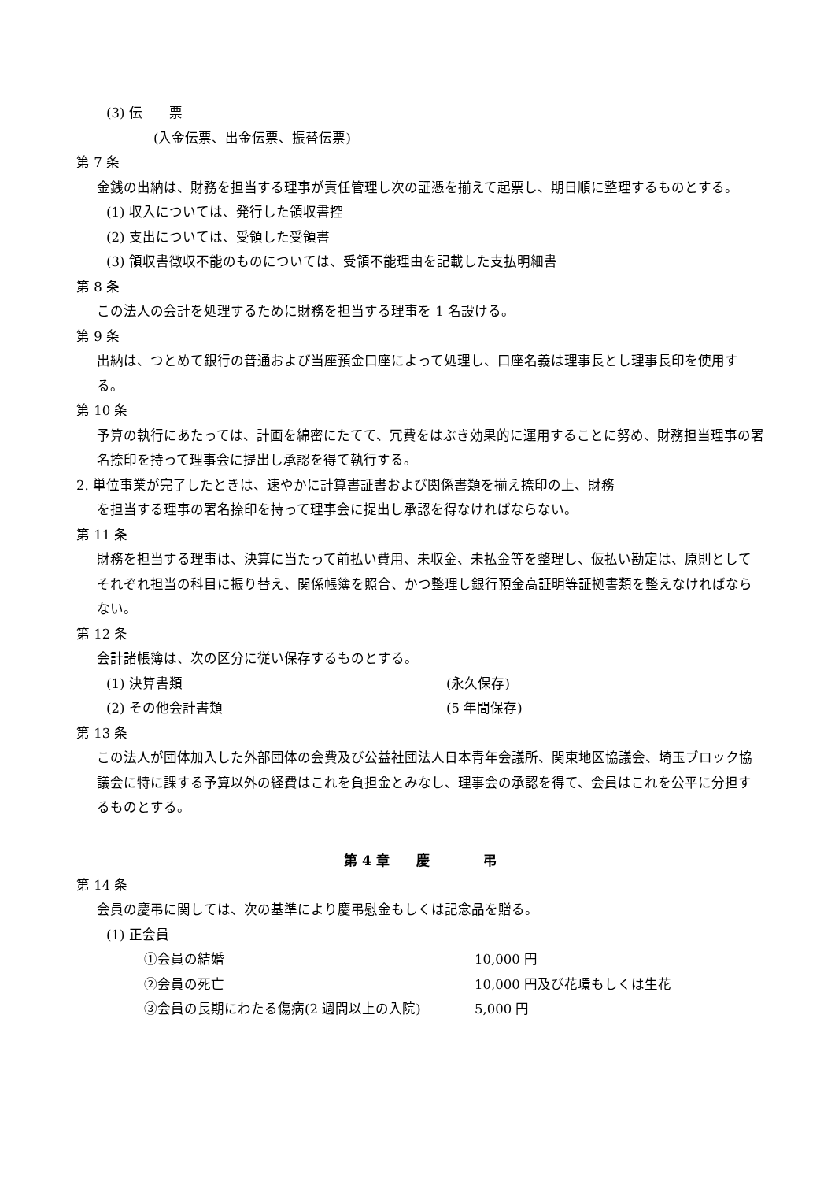(3) 伝　　票
(入金伝票、出金伝票、振替伝票)
第 7 条
金銭の出納は、財務を担当する理事が責任管理し次の証憑を揃えて起票し、期日順に整理するものとする。
(1) 収入については、発行した領収書控
(2) 支出については、受領した受領書
(3) 領収書徴収不能のものについては、受領不能理由を記載した支払明細書
第 8 条
この法人の会計を処理するために財務を担当する理事を 1 名設ける。
第 9 条
出納は、つとめて銀行の普通および当座預金口座によって処理し、口座名義は理事長とし理事長印を使用する。
第 10 条
予算の執行にあたっては、計画を綿密にたてて、冗費をはぶき効果的に運用することに努め、財務担当理事の署名捺印を持って理事会に提出し承認を得て執行する。
2. 単位事業が完了したときは、速やかに計算書証書および関係書類を揃え捺印の上、財務
を担当する理事の署名捺印を持って理事会に提出し承認を得なければならない。
第 11 条
財務を担当する理事は、決算に当たって前払い費用、未収金、未払金等を整理し、仮払い勘定は、原則としてそれぞれ担当の科目に振り替え、関係帳簿を照合、かつ整理し銀行預金高証明等証拠書類を整えなければならない。
第 12 条
会計諸帳簿は、次の区分に従い保存するものとする。
(1) 決算書類 (永久保存)
(2) その他会計書類 (5 年間保存)
第 13 条
この法人が団体加入した外部団体の会費及び公益社団法人日本青年会議所、関東地区協議会、埼玉ブロック協議会に特に課する予算以外の経費はこれを負担金とみなし、理事会の承認を得て、会員はこれを公平に分担するものとする。
第 4 章　　慶　　　　弔
第 14 条
会員の慶弔に関しては、次の基準により慶弔慰金もしくは記念品を贈る。
(1) 正会員
①会員の結婚 10,000 円
②会員の死亡 10,000 円及び花環もしくは生花
③会員の長期にわたる傷病(2 週間以上の入院) 5,000 円